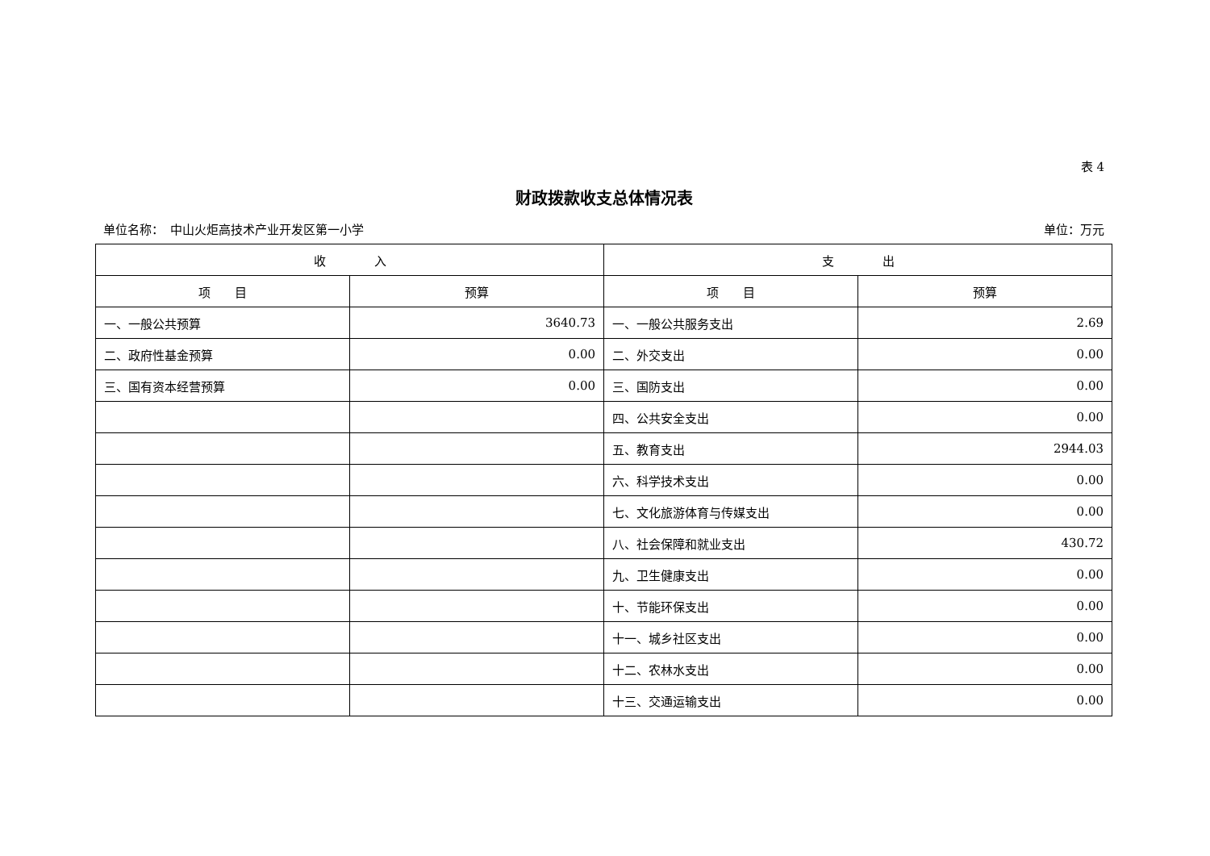表 4
财政拨款收支总体情况表
单位名称：　中山火炬高技术产业开发区第一小学 单位：万元
| 收 入 | | 支 出 | |
| --- | --- | --- | --- |
| 项 目 | 预算 | 项 目 | 预算 |
| 一、一般公共预算 | 3640.73 | 一、一般公共服务支出 | 2.69 |
| 二、政府性基金预算 | 0.00 | 二、外交支出 | 0.00 |
| 三、国有资本经营预算 | 0.00 | 三、国防支出 | 0.00 |
| | | 四、公共安全支出 | 0.00 |
| | | 五、教育支出 | 2944.03 |
| | | 六、科学技术支出 | 0.00 |
| | | 七、文化旅游体育与传媒支出 | 0.00 |
| | | 八、社会保障和就业支出 | 430.72 |
| | | 九、卫生健康支出 | 0.00 |
| | | 十、节能环保支出 | 0.00 |
| | | 十一、城乡社区支出 | 0.00 |
| | | 十二、农林水支出 | 0.00 |
| | | 十三、交通运输支出 | 0.00 |